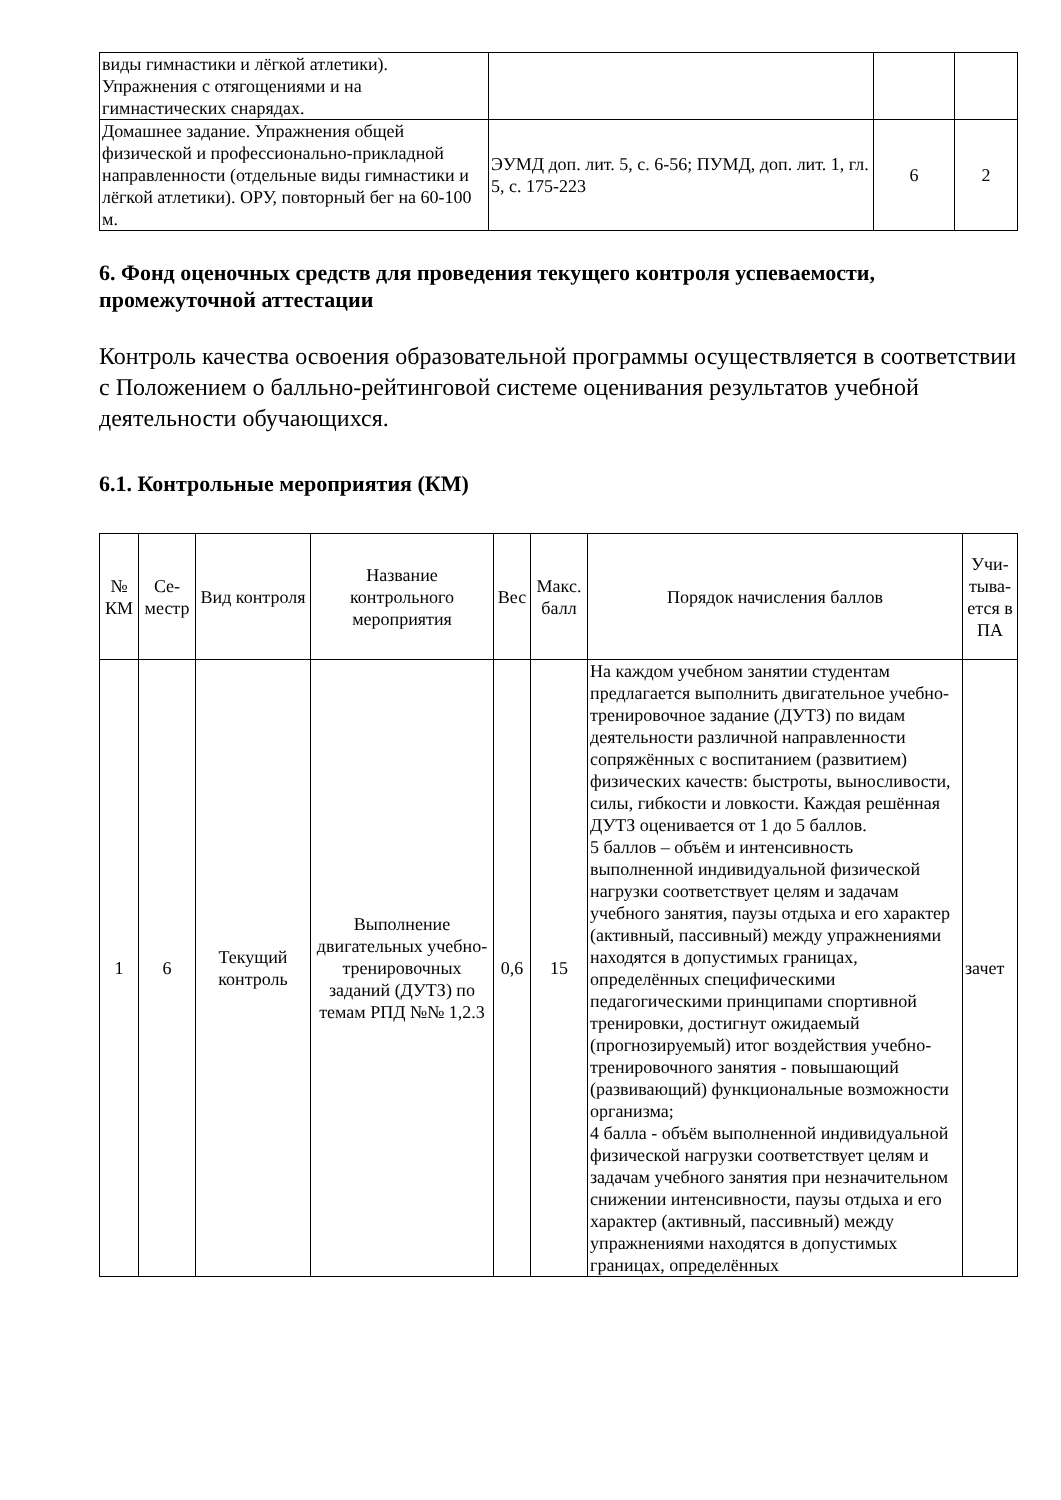| виды гимнастики и лёгкой атлетики). Упражнения с отягощениями и на гимнастических снарядах. | | | |
| Домашнее задание. Упражнения общей физической и профессионально-прикладной направленности (отдельные виды гимнастики и лёгкой атлетики). ОРУ, повторный бег на 60-100 м. | ЭУМД доп. лит. 5, с. 6-56; ПУМД, доп. лит. 1, гл. 5, с. 175-223 | 6 | 2 |
6. Фонд оценочных средств для проведения текущего контроля успеваемости, промежуточной аттестации
Контроль качества освоения образовательной программы осуществляется в соответствии с Положением о балльно-рейтинговой системе оценивания результатов учебной деятельности обучающихся.
6.1. Контрольные мероприятия (КМ)
| № КМ | Се-местр | Вид контроля | Название контрольного мероприятия | Вес | Макс. балл | Порядок начисления баллов | Учи-тыва-ется в ПА |
| --- | --- | --- | --- | --- | --- | --- | --- |
| 1 | 6 | Текущий контроль | Выполнение двигательных учебно-тренировочных заданий (ДУТЗ) по темам РПД №№ 1,2.3 | 0,6 | 15 | На каждом учебном занятии студентам предлагается выполнить двигательное учебно-тренировочное задание (ДУТЗ) по видам деятельности различной направленности сопряжённых с воспитанием (развитием) физических качеств: быстроты, выносливости, силы, гибкости и ловкости. Каждая решённая ДУТЗ оценивается от 1 до 5 баллов. 5 баллов – объём и интенсивность выполненной индивидуальной физической нагрузки соответствует целям и задачам учебного занятия, паузы отдыха и его характер (активный, пассивный) между упражнениями находятся в допустимых границах, определённых специфическими педагогическими принципами спортивной тренировки, достигнут ожидаемый (прогнозируемый) итог воздействия учебно-тренировочного занятия - повышающий (развивающий) функциональные возможности организма; 4 балла - объём выполненной индивидуальной физической нагрузки соответствует целям и задачам учебного занятия при незначительном снижении интенсивности, паузы отдыха и его характер (активный, пассивный) между упражнениями находятся в допустимых границах, определённых | зачет |